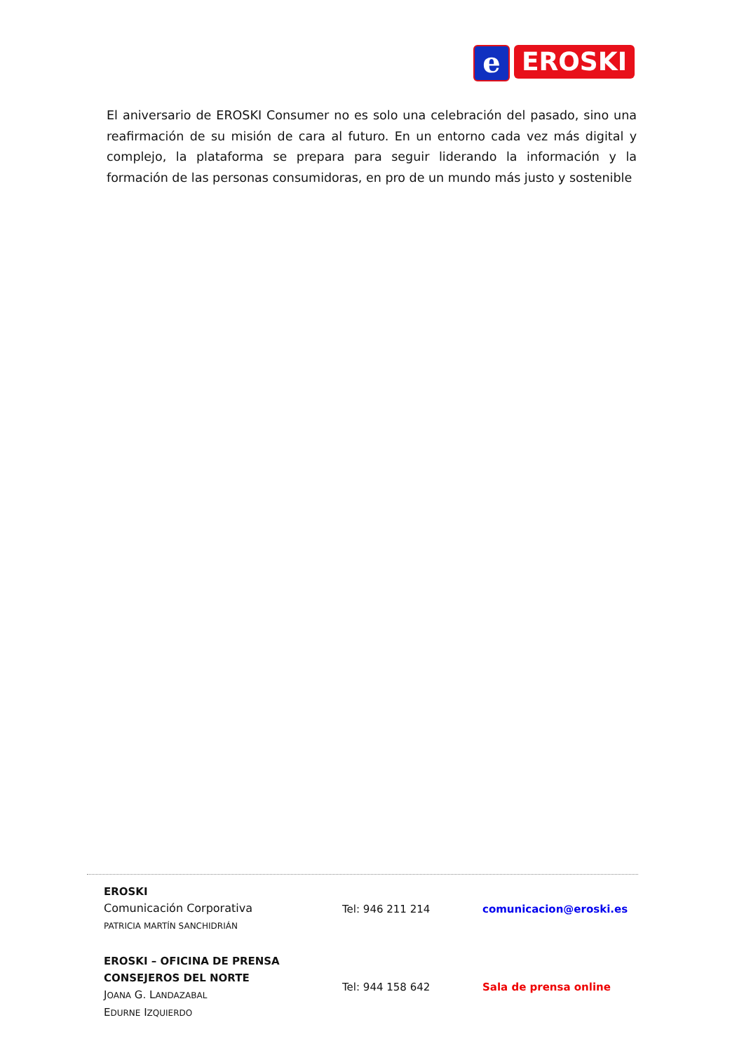e
EROSKI
El aniversario de EROSKI Consumer no es solo una celebración del pasado, sino una reafirmación de su misión de cara al futuro. En un entorno cada vez más digital y complejo, la plataforma se prepara para seguir liderando la información y la formación de las personas consumidoras, en pro de un mundo más justo y sostenible
EROSKI
Comunicación Corporativa
PATRICIA MARTÍN SANCHIDRIÁN
Tel: 946 211 214 comunicacion@eroski.es
EROSKI – OFICINA DE PRENSA
CONSEJEROS DEL NORTE
JOANA G. LANDAZABAL
EDURNE IZQUIERDO
Tel: 944 158 642 Sala de prensa online